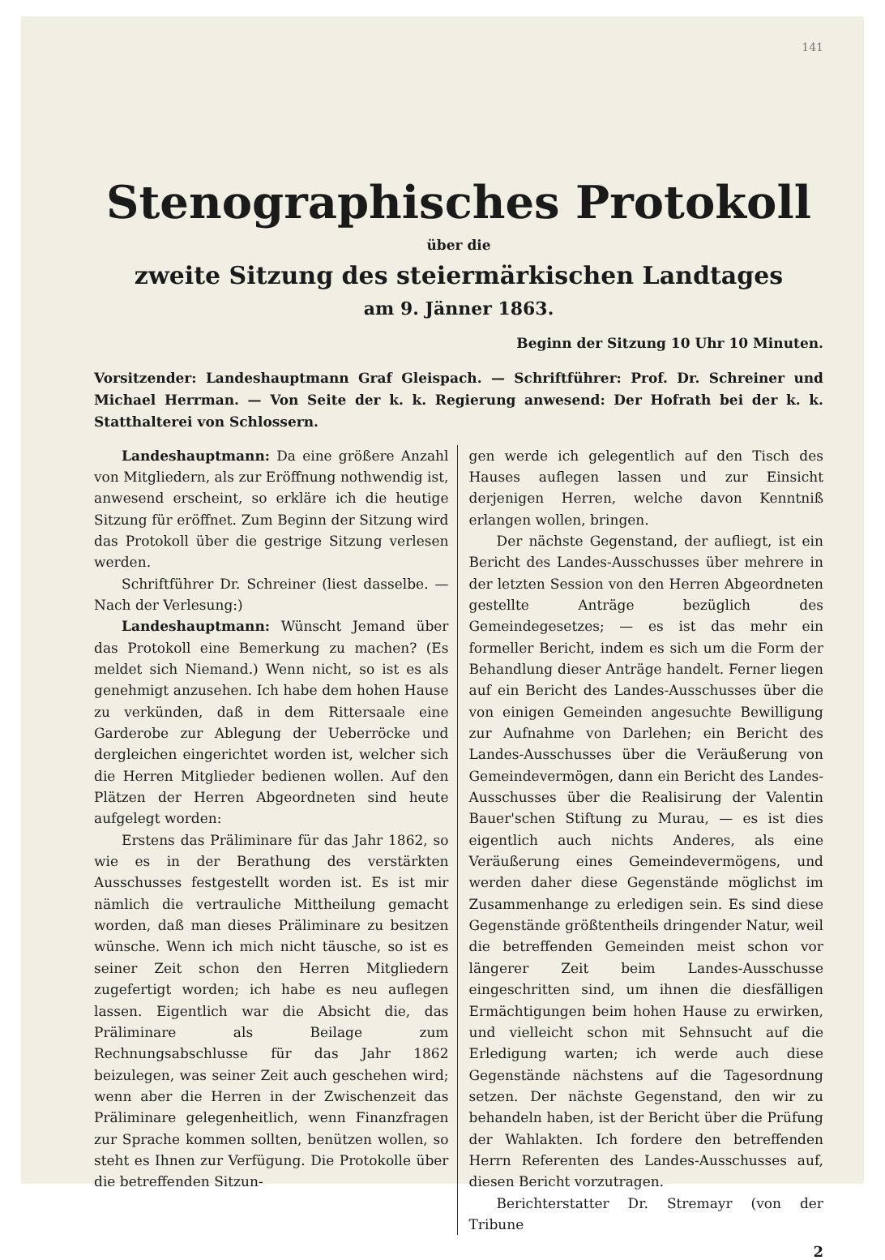141
Stenographisches Protokoll
über die
zweite Sitzung des steiermärkischen Landtages
am 9. Jänner 1863.
Beginn der Sitzung 10 Uhr 10 Minuten.
Vorsitzender: Landeshauptmann Graf Gleispach. — Schriftführer: Prof. Dr. Schreiner und Michael Herrman. — Von Seite der k. k. Regierung anwesend: Der Hofrath bei der k. k. Statthalterei von Schlossern.
Landeshauptmann: Da eine größere Anzahl von Mitgliedern, als zur Eröffnung nothwendig ist, anwesend erscheint, so erkläre ich die heutige Sitzung für eröffnet. Zum Beginn der Sitzung wird das Protokoll über die gestrige Sitzung verlesen werden.
Schriftführer Dr. Schreiner (liest dasselbe. — Nach der Verlesung:)
Landeshauptmann: Wünscht Jemand über das Protokoll eine Bemerkung zu machen? (Es meldet sich Niemand.) Wenn nicht, so ist es als genehmigt anzusehen. Ich habe dem hohen Hause zu verkünden, daß in dem Rittersaale eine Garderobe zur Ablegung der Ueberröcke und dergleichen eingerichtet worden ist, welcher sich die Herren Mitglieder bedienen wollen. Auf den Plätzen der Herren Abgeordneten sind heute aufgelegt worden:
Erstens das Präliminare für das Jahr 1862, so wie es in der Berathung des verstärkten Ausschusses festgestellt worden ist. Es ist mir nämlich die vertrauliche Mittheilung gemacht worden, daß man dieses Präliminare zu besitzen wünsche. Wenn ich mich nicht täusche, so ist es seiner Zeit schon den Herren Mitgliedern zugefertigt worden; ich habe es neu auflegen lassen. Eigentlich war die Absicht die, das Präliminare als Beilage zum Rechnungsabschlusse für das Jahr 1862 beizulegen, was seiner Zeit auch geschehen wird; wenn aber die Herren in der Zwischenzeit das Präliminare gelegenheitlich, wenn Finanzfragen zur Sprache kommen sollten, benützen wollen, so steht es Ihnen zur Verfügung. Die Protokolle über die betreffenden Sitzun-
gen werde ich gelegentlich auf den Tisch des Hauses auflegen lassen und zur Einsicht derjenigen Herren, welche davon Kenntniß erlangen wollen, bringen.
Der nächste Gegenstand, der aufliegt, ist ein Bericht des Landes-Ausschusses über mehrere in der letzten Session von den Herren Abgeordneten gestellte Anträge bezüglich des Gemeindegesetzes; — es ist das mehr ein formeller Bericht, indem es sich um die Form der Behandlung dieser Anträge handelt. Ferner liegen auf ein Bericht des Landes-Ausschusses über die von einigen Gemeinden angesuchte Bewilligung zur Aufnahme von Darlehen; ein Bericht des Landes-Ausschusses über die Veräußerung von Gemeindevermögen, dann ein Bericht des Landes-Ausschusses über die Realisirung der Valentin Bauer'schen Stiftung zu Murau, — es ist dies eigentlich auch nichts Anderes, als eine Veräußerung eines Gemeindevermögens, und werden daher diese Gegenstände möglichst im Zusammenhange zu erledigen sein. Es sind diese Gegenstände größtentheils dringender Natur, weil die betreffenden Gemeinden meist schon vor längerer Zeit beim Landes-Ausschusse eingeschritten sind, um ihnen die diesfälligen Ermächtigungen beim hohen Hause zu erwirken, und vielleicht schon mit Sehnsucht auf die Erledigung warten; ich werde auch diese Gegenstände nächstens auf die Tagesordnung setzen. Der nächste Gegenstand, den wir zu behandeln haben, ist der Bericht über die Prüfung der Wahlakten. Ich fordere den betreffenden Herrn Referenten des Landes-Ausschusses auf, diesen Bericht vorzutragen.
Berichterstatter Dr. Stremayr (von der Tribune
2